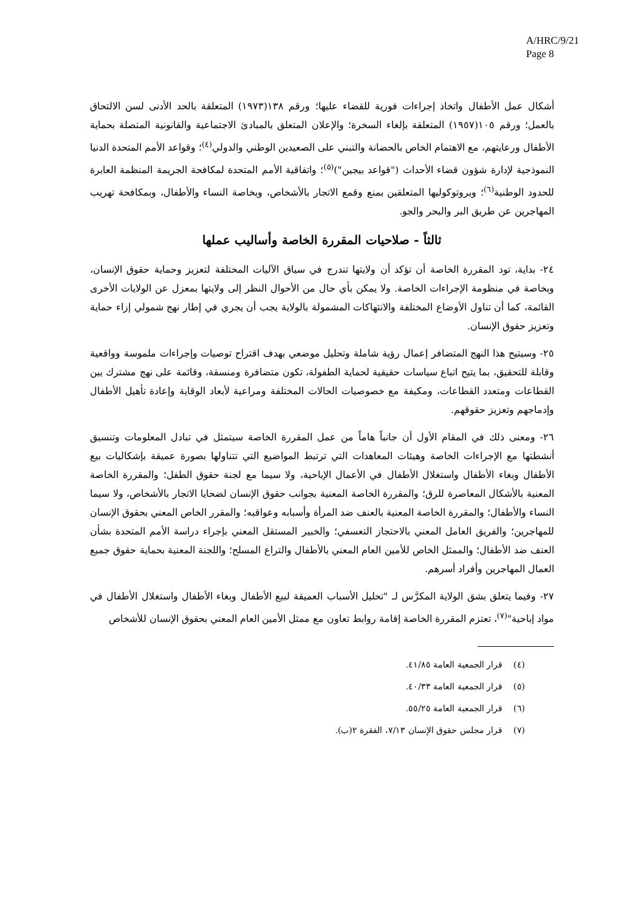A/HRC/9/21
Page 8
أشكال عمل الأطفال واتخاذ إجراءات فورية للقضاء عليها؛ ورقم ١٣٨(١٩٧٣) المتعلقة بالحد الأدنى لسن الالتحاق بالعمل؛ ورقم ١٠٥(١٩٥٧) المتعلقة بإلغاء السخرة؛ والإعلان المتعلق بالمبادئ الاجتماعية والقانونية المتصلة بحماية الأطفال ورعايتهم، مع الاهتمام الخاص بالحضانة والتبني على الصعيدين الوطني والدولي<sup>(٤)</sup>؛ وقواعد الأمم المتحدة الدنيا النموذجية لإدارة شؤون قضاء الأحداث ("قواعد بيجين")<sup>(٥)</sup>؛ واتفاقية الأمم المتحدة لمكافحة الجريمة المنظمة العابرة للحدود الوطنية<sup>(٦)</sup>؛ وبروتوكوليها المتعلقين بمنع وقمع الاتجار بالأشخاص، وبخاصة النساء والأطفال، وبمكافحة تهريب المهاجرين عن طريق البر والبحر والجو.
ثالثاً - صلاحيات المقررة الخاصة وأساليب عملها
٢٤- بداية، تود المقررة الخاصة أن تؤكد أن ولايتها تندرج في سياق الآليات المختلفة لتعزيز وحماية حقوق الإنسان، وبخاصة في منظومة الإجراءات الخاصة. ولا يمكن بأي حال من الأحوال النظر إلى ولايتها بمعزل عن الولايات الأخرى القائمة، كما أن تناول الأوضاع المختلفة والانتهاكات المشمولة بالولاية يجب أن يجري في إطار نهج شمولي إزاء حماية وتعزيز حقوق الإنسان.
٢٥- وسيتيح هذا النهج المتضافر إعمال رؤية شاملة وتحليل موضعي بهدف اقتراح توصيات وإجراءات ملموسة وواقعية وقابلة للتحقيق، بما يتيح اتباع سياسات حقيقية لحماية الطفولة، تكون متضافرة ومنسقة، وقائمة على نهج مشترك بين القطاعات ومتعدد القطاعات، ومكيفة مع خصوصيات الحالات المختلفة ومراعية لأبعاد الوقاية وإعادة تأهيل الأطفال وإدماجهم وتعزيز حقوقهم.
٢٦- ومعنى ذلك في المقام الأول أن جانباً هاماً من عمل المقررة الخاصة سيتمثل في تبادل المعلومات وتنسيق أنشطتها مع الإجراءات الخاصة وهيئات المعاهدات التي ترتبط المواضيع التي تتناولها بصورة عميقة بإشكاليات بيع الأطفال وبغاء الأطفال واستغلال الأطفال في الأعمال الإباحية، ولا سيما مع لجنة حقوق الطفل؛ والمقررة الخاصة المعنية بالأشكال المعاصرة للرق؛ والمقررة الخاصة المعنية بجوانب حقوق الإنسان لضحايا الاتجار بالأشخاص، ولا سيما النساء والأطفال؛ والمقررة الخاصة المعنية بالعنف ضد المرأة وأسبابه وعواقبه؛ والمقرر الخاص المعني بحقوق الإنسان للمهاجرين؛ والفريق العامل المعني بالاحتجاز التعسفي؛ والخبير المستقل المعني بإجراء دراسة الأمم المتحدة بشأن العنف ضد الأطفال؛ والممثل الخاص للأمين العام المعني بالأطفال والتراع المسلح؛ واللجنة المعنية بحماية حقوق جميع العمال المهاجرين وأفراد أسرهم.
٢٧- وفيما يتعلق بشق الولاية المكرَّس لـ "تحليل الأسباب العميقة لبيع الأطفال وبغاء الأطفال واستغلال الأطفال في مواد إباحية"<sup>(٧)</sup>، تعتزم المقررة الخاصة إقامة روابط تعاون مع ممثل الأمين العام المعني بحقوق الإنسان للأشخاص
(٤) قرار الجمعية العامة ٤١/٨٥.
(٥) قرار الجمعية العامة ٤٠/٣٣.
(٦) قرار الجمعية العامة ٥٥/٢٥.
(٧) قرار مجلس حقوق الإنسان ٧/١٣، الفقرة ٢(ب).